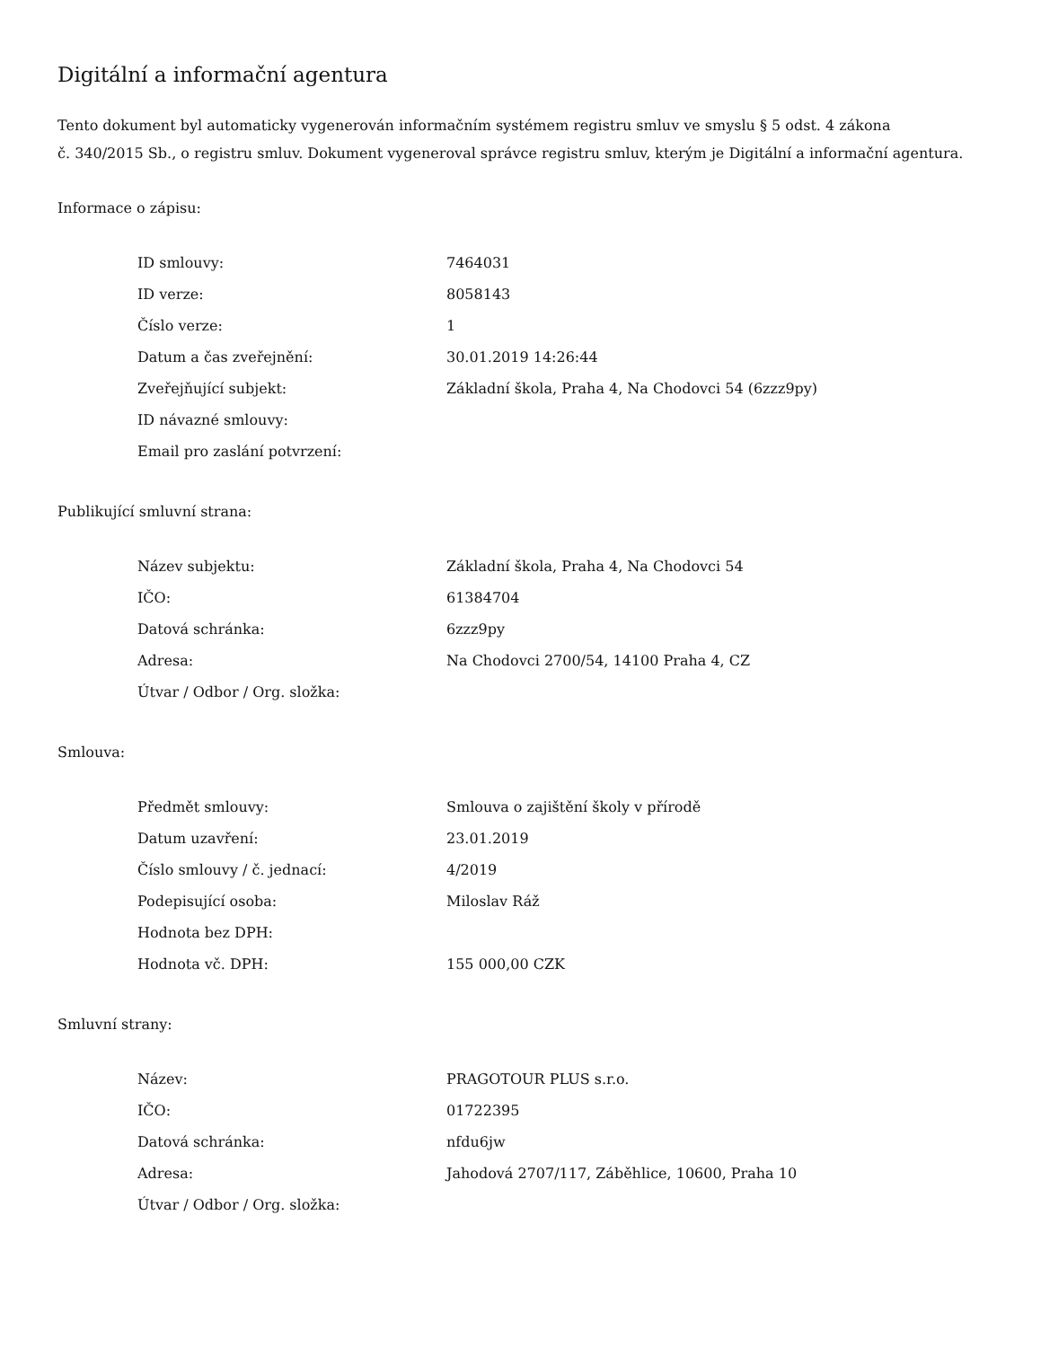Digitální a informační agentura
Tento dokument byl automaticky vygenerován informačním systémem registru smluv ve smyslu § 5 odst. 4 zákona
č. 340/2015 Sb., o registru smluv. Dokument vygeneroval správce registru smluv, kterým je Digitální a informační agentura.
Informace o zápisu:
| ID smlouvy: | 7464031 |
| ID verze: | 8058143 |
| Číslo verze: | 1 |
| Datum a čas zveřejnění: | 30.01.2019 14:26:44 |
| Zveřejňující subjekt: | Základní škola, Praha 4, Na Chodovci 54 (6zzz9py) |
| ID návazné smlouvy: | |
| Email pro zaslání potvrzení: | |
Publikující smluvní strana:
| Název subjektu: | Základní škola, Praha 4, Na Chodovci 54 |
| IČO: | 61384704 |
| Datová schránka: | 6zzz9py |
| Adresa: | Na Chodovci 2700/54, 14100 Praha 4, CZ |
| Útvar / Odbor / Org. složka: | |
Smlouva:
| Předmět smlouvy: | Smlouva o zajištění školy v přírodě |
| Datum uzavření: | 23.01.2019 |
| Číslo smlouvy / č. jednací: | 4/2019 |
| Podepisující osoba: | Miloslav Ráž |
| Hodnota bez DPH: | |
| Hodnota vč. DPH: | 155 000,00 CZK |
Smluvní strany:
| Název: | PRAGOTOUR PLUS s.r.o. |
| IČO: | 01722395 |
| Datová schránka: | nfdu6jw |
| Adresa: | Jahodová 2707/117, Záběhlice, 10600, Praha 10 |
| Útvar / Odbor / Org. složka: | |